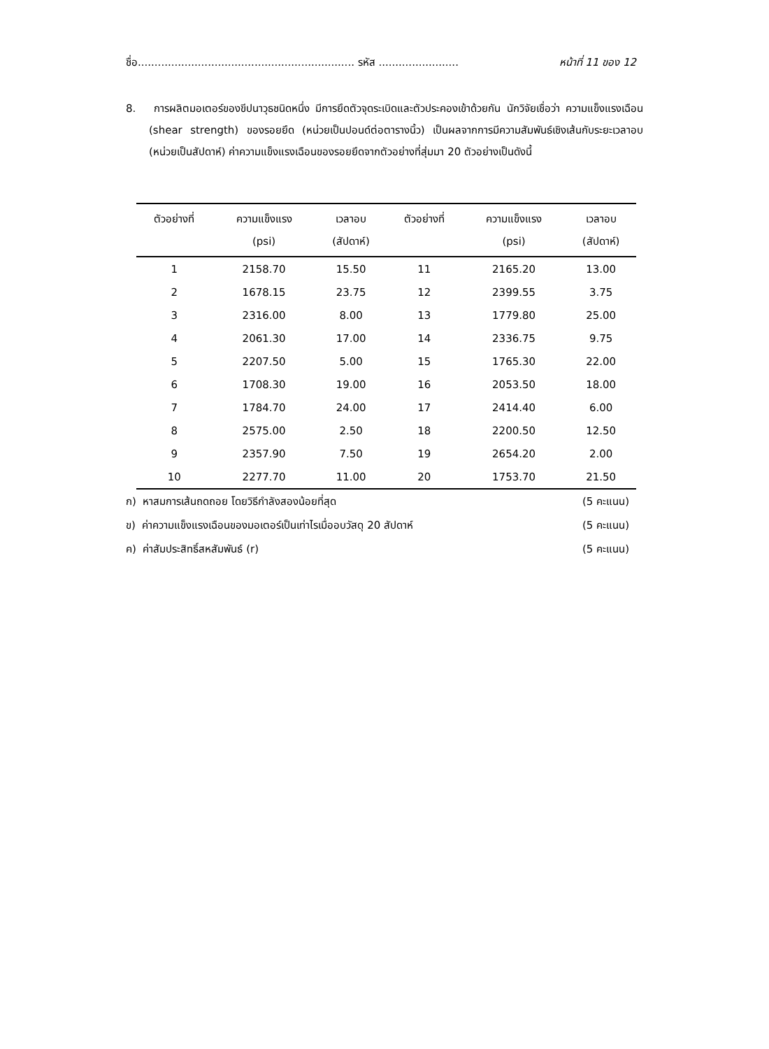ชื่อ................................................................. รหัส ........................ หน้าที่ 11 ของ 12
8. การผลิตมอเตอร์ของขีปนาวุธชนิดหนึ่ง มีการยึดตัวจุดระเบิดและตัวประคองเข้าด้วยกัน นักวิจัยเชื่อว่า ความแข็งแรงเฉือน (shear strength) ของรอยยึด (หน่วยเป็นปอนด์ต่อตารางนิ้ว) เป็นผลจากการมีความสัมพันธ์เชิงเส้นกับระยะเวลาอบ (หน่วยเป็นสัปดาห์) ค่าความแข็งแรงเฉือนของรอยยึดจากตัวอย่างที่สุ่มมา 20 ตัวอย่างเป็นดังนี้
| ตัวอย่างที่ | ความแข็งแรง | เวลาอบ | ตัวอย่างที่ | ความแข็งแรง | เวลาอบ |
| --- | --- | --- | --- | --- | --- |
| | (psi) | (สัปดาห์) | | (psi) | (สัปดาห์) |
| 1 | 2158.70 | 15.50 | 11 | 2165.20 | 13.00 |
| 2 | 1678.15 | 23.75 | 12 | 2399.55 | 3.75 |
| 3 | 2316.00 | 8.00 | 13 | 1779.80 | 25.00 |
| 4 | 2061.30 | 17.00 | 14 | 2336.75 | 9.75 |
| 5 | 2207.50 | 5.00 | 15 | 1765.30 | 22.00 |
| 6 | 1708.30 | 19.00 | 16 | 2053.50 | 18.00 |
| 7 | 1784.70 | 24.00 | 17 | 2414.40 | 6.00 |
| 8 | 2575.00 | 2.50 | 18 | 2200.50 | 12.50 |
| 9 | 2357.90 | 7.50 | 19 | 2654.20 | 2.00 |
| 10 | 2277.70 | 11.00 | 20 | 1753.70 | 21.50 |
ก) หาสมการเส้นถดถอย โดยวิธีกำลังสองน้อยที่สุด (5 คะแนน)
ข) ค่าความแข็งแรงเฉือนของมอเตอร์เป็นเท่าไรเมื่ออบวัสดุ 20 สัปดาห์ (5 คะแนน)
ค) ค่าสัมประสิทธิ์สหสัมพันธ์ (r) (5 คะแนน)